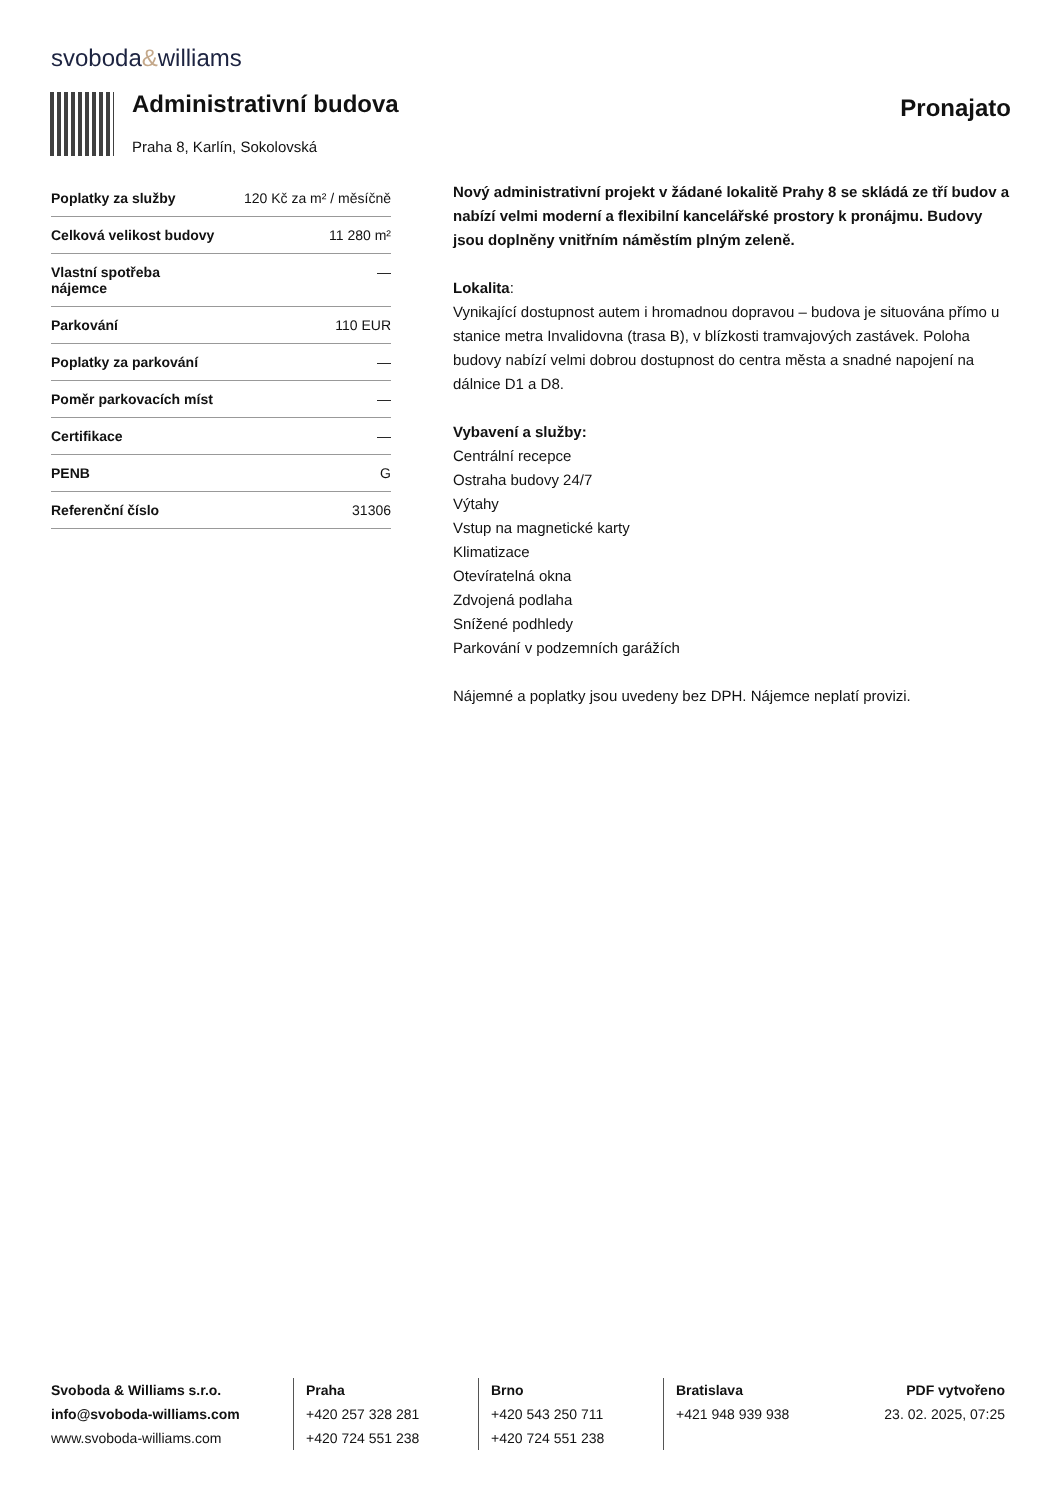svoboda&williams
Administrativní budova
Praha 8, Karlín, Sokolovská
Pronajato
| Poplatky za služby | 120 Kč za m² / měsíčně |
| Celková velikost budovy | 11 280 m² |
| Vlastní spotřeba nájemce | — |
| Parkování | 110 EUR |
| Poplatky za parkování | — |
| Poměr parkovacích míst | — |
| Certifikace | — |
| PENB | G |
| Referenční číslo | 31306 |
Nový administrativní projekt v žádané lokalitě Prahy 8 se skládá ze tří budov a nabízí velmi moderní a flexibilní kancelářské prostory k pronájmu. Budovy jsou doplněny vnitřním náměstím plným zeleně.
Lokalita:
Vynikající dostupnost autem i hromadnou dopravou – budova je situována přímo u stanice metra Invalidovna (trasa B), v blízkosti tramvajových zastávek. Poloha budovy nabízí velmi dobrou dostupnost do centra města a snadné napojení na dálnice D1 a D8.
Vybavení a služby:
Centrální recepce
Ostraha budovy 24/7
Výtahy
Vstup na magnetické karty
Klimatizace
Otevíratelná okna
Zdvojená podlaha
Snížené podhledy
Parkování v podzemních garážích
Nájemné a poplatky jsou uvedeny bez DPH. Nájemce neplatí provizi.
Svoboda & Williams s.r.o.
info@svoboda-williams.com
www.svoboda-williams.com
Praha
+420 257 328 281
+420 724 551 238
Brno
+420 543 250 711
+420 724 551 238
Bratislava
+421 948 939 938
PDF vytvořeno
23. 02. 2025, 07:25